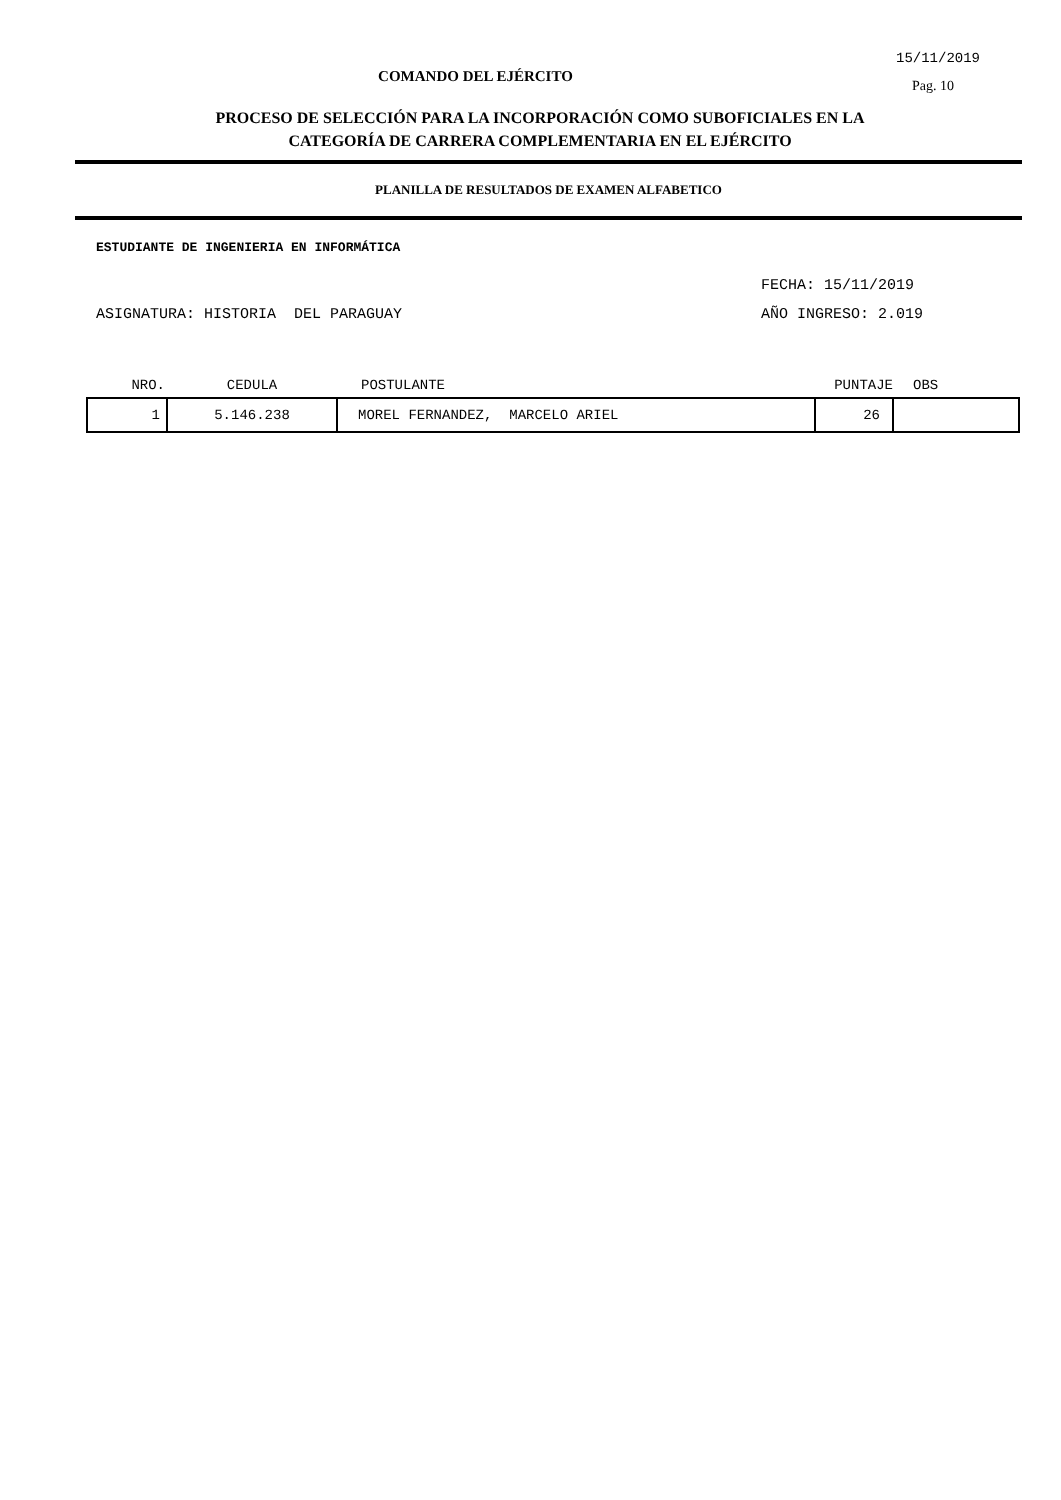15/11/2019
COMANDO DEL EJÉRCITO
Pag. 10
PROCESO DE SELECCIÓN PARA LA INCORPORACIÓN COMO SUBOFICIALES EN LA
CATEGORÍA DE CARRERA COMPLEMENTARIA EN EL EJÉRCITO
PLANILLA DE RESULTADOS DE EXAMEN ALFABETICO
ESTUDIANTE DE INGENIERIA EN INFORMÁTICA
FECHA: 15/11/2019
ASIGNATURA: HISTORIA DEL PARAGUAY AÑO INGRESO: 2.019
| NRO. | CEDULA | POSTULANTE | PUNTAJE | OBS |
| --- | --- | --- | --- | --- |
| 1 | 5.146.238 | MOREL FERNANDEZ, MARCELO ARIEL | 26 | |